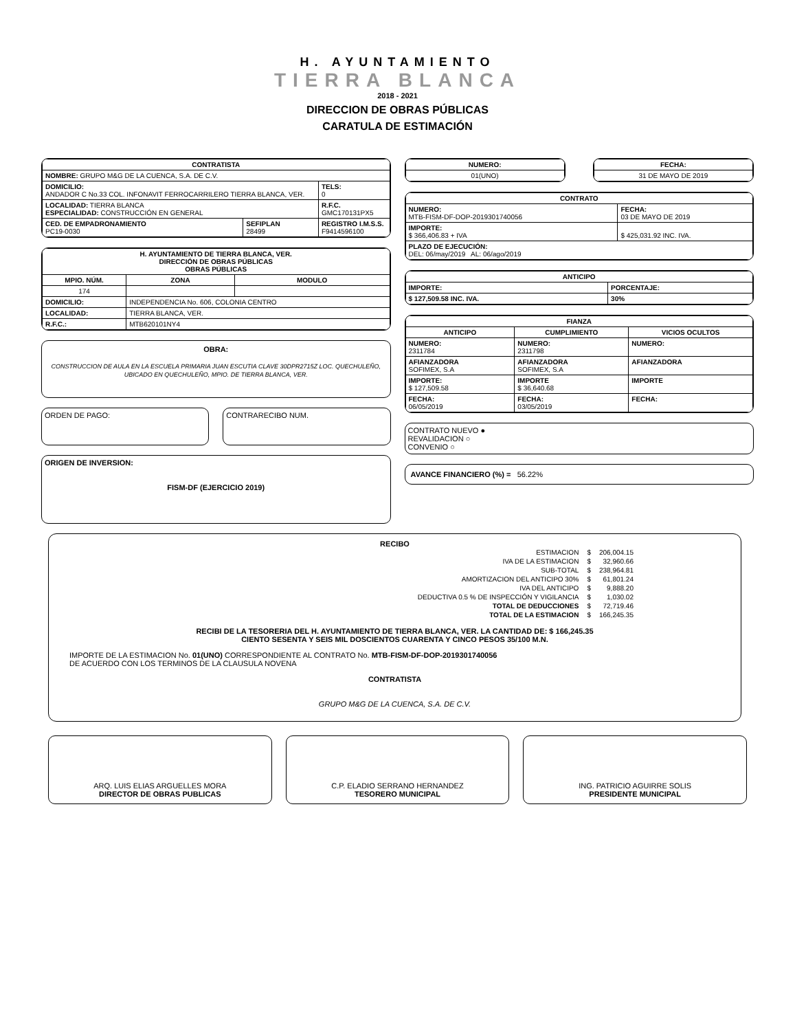H. AYUNTAMIENTO
TIERRA BLANCA
2018 - 2021
DIRECCION DE OBRAS PÚBLICAS
CARATULA DE ESTIMACIÓN
| CONTRATISTA | | |
| --- | --- | --- |
| NOMBRE: GRUPO M&G DE LA CUENCA, S.A. DE C.V. | | |
| DOMICILIO: ANDADOR C No.33 COL. INFONAVIT FERROCARRILERO TIERRA BLANCA, VER. | | TELS: 0 |
| LOCALIDAD: TIERRA BLANCA ESPECIALIDAD: CONSTRUCCIÓN EN GENERAL | | R.F.C. GMC170131PX5 |
| CED. DE EMPADRONAMIENTO PC19-0030 | SEFIPLAN 28499 | REGISTRO I.M.S.S. F9414596100 |
| H. AYUNTAMIENTO DE TIERRA BLANCA, VER. DIRECCIÓN DE OBRAS PÚBLICAS OBRAS PÚBLICAS | | |
| --- | --- | --- |
| MPIO. NÚM. | ZONA | MODULO |
| 174 | | |
| DOMICILIO: | INDEPENDENCIA No. 606, COLONIA CENTRO | |
| LOCALIDAD: | TIERRA BLANCA, VER. | |
| R.F.C.: | MTB620101NY4 | |
OBRA:
CONSTRUCCION DE AULA EN LA ESCUELA PRIMARIA JUAN ESCUTIA CLAVE 30DPR2715Z LOC. QUECHULEÑO, UBICADO EN QUECHULEÑO, MPIO. DE TIERRA BLANCA, VER.
ORDEN DE PAGO: CONTRARECIBO NUM.
ORIGEN DE INVERSION:
FISM-DF (EJERCICIO 2019)
| NUMERO: |
| --- |
| 01(UNO) |
| FECHA: |
| --- |
| 31 DE MAYO DE 2019 |
| CONTRATO | |
| --- | --- |
| NUMERO: MTB-FISM-DF-DOP-2019301740056 | FECHA: 03 DE MAYO DE 2019 |
| IMPORTE: $ 366,406.83 + IVA | $ 425,031.92 INC. IVA. |
| PLAZO DE EJECUCIÓN: DEL: 06/may/2019 AL: 06/ago/2019 | |
| ANTICIPO | |
| --- | --- |
| IMPORTE: | PORCENTAJE: |
| $ 127,509.58 INC. IVA. | 30% |
| FIANZA | | |
| --- | --- | --- |
| ANTICIPO | CUMPLIMIENTO | VICIOS OCULTOS |
| NUMERO: 2311784 | NUMERO: 2311798 | NUMERO: |
| AFIANZADORA SOFIMEX, S.A | AFIANZADORA SOFIMEX, S.A | AFIANZADORA |
| IMPORTE: $ 127,509.58 | IMPORTE $ 36,640.68 | IMPORTE |
| FECHA: 06/05/2019 | FECHA: 03/05/2019 | FECHA: |
CONTRATO NUEVO ●
REVALIDACION ○
CONVENIO ○
AVANCE FINANCIERO (%) = 56.22%
RECIBO
| ESTIMACION | $ | 206,004.15 |
| IVA DE LA ESTIMACION | $ | 32,960.66 |
| SUB-TOTAL | $ | 238,964.81 |
| AMORTIZACION DEL ANTICIPO 30% | $ | 61,801.24 |
| IVA DEL ANTICIPO | $ | 9,888.20 |
| DEDUCTIVA 0.5 % DE INSPECCIÓN Y VIGILANCIA | $ | 1,030.02 |
| TOTAL DE DEDUCCIONES | $ | 72,719.46 |
| TOTAL DE LA ESTIMACION | $ | 166,245.35 |
RECIBI DE LA TESORERIA DEL H. AYUNTAMIENTO DE TIERRA BLANCA, VER. LA CANTIDAD DE: $ 166,245.35
CIENTO SESENTA Y SEIS MIL DOSCIENTOS CUARENTA Y CINCO PESOS 35/100 M.N.
IMPORTE DE LA ESTIMACION No. 01(UNO) CORRESPONDIENTE AL CONTRATO No. MTB-FISM-DF-DOP-2019301740056
DE ACUERDO CON LOS TERMINOS DE LA CLAUSULA NOVENA
CONTRATISTA
GRUPO M&G DE LA CUENCA, S.A. DE C.V.
ARQ. LUIS ELIAS ARGUELLES MORA
DIRECTOR DE OBRAS PUBLICAS
C.P. ELADIO SERRANO HERNANDEZ
TESORERO MUNICIPAL
ING. PATRICIO AGUIRRE SOLIS
PRESIDENTE MUNICIPAL